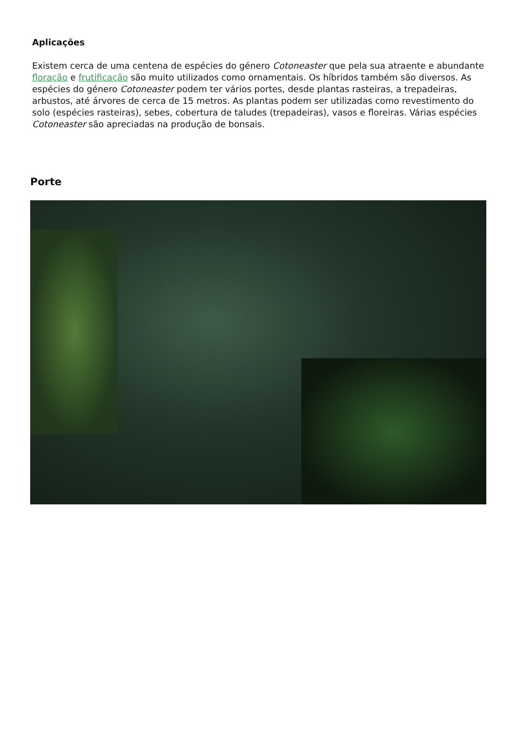Aplicações
Existem cerca de uma centena de espécies do género Cotoneaster que pela sua atraente e abundante floração e frutificação são muito utilizados como ornamentais. Os híbridos também são diversos. As espécies do género Cotoneaster podem ter vários portes, desde plantas rasteiras, a trepadeiras, arbustos, até árvores de cerca de 15 metros. As plantas podem ser utilizadas como revestimento do solo (espécies rasteiras), sebes, cobertura de taludes (trepadeiras), vasos e floreiras. Várias espécies Cotoneaster são apreciadas na produção de bonsais.
Porte